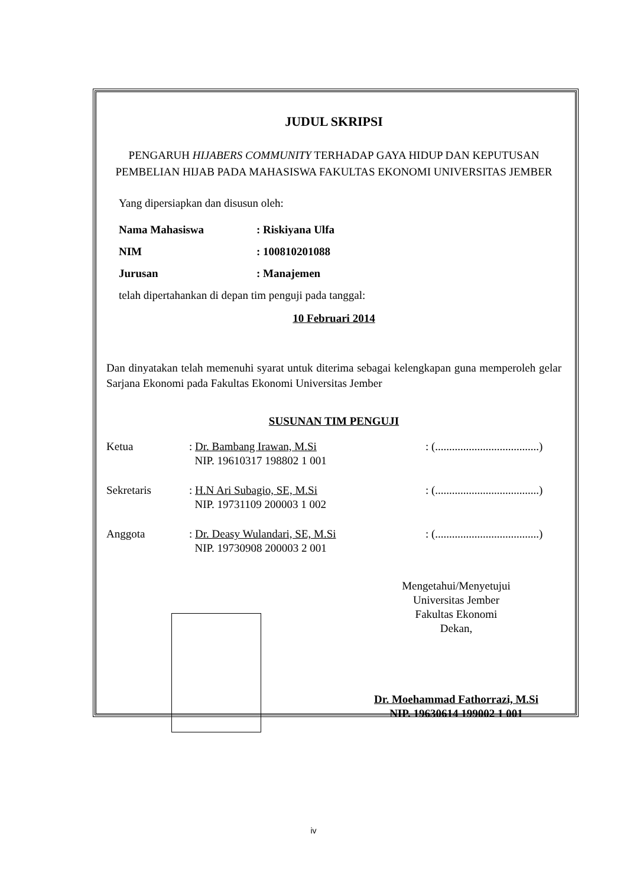JUDUL SKRIPSI
PENGARUH HIJABERS COMMUNITY TERHADAP GAYA HIDUP DAN KEPUTUSAN PEMBELIAN HIJAB PADA MAHASISWA FAKULTAS EKONOMI UNIVERSITAS JEMBER
Yang dipersiapkan dan disusun oleh:
Nama Mahasiswa: Riskiyana Ulfa
NIM: 100810201088
Jurusan: Manajemen
telah dipertahankan di depan tim penguji pada tanggal:
10 Februari 2014
Dan dinyatakan telah memenuhi syarat untuk diterima sebagai kelengkapan guna memperoleh gelar Sarjana Ekonomi pada Fakultas Ekonomi Universitas Jember
SUSUNAN TIM PENGUJI
Ketua : Dr. Bambang Irawan, M.Si
NIP. 19610317 198802 1 001
: (.....................................)
Sekretaris : H.N Ari Subagio, SE, M.Si
NIP. 19731109 200003 1 002
: (.....................................)
Anggota : Dr. Deasy Wulandari, SE, M.Si
NIP. 19730908 200003 2 001
: (.....................................)
Mengetahui/Menyetujui
Universitas Jember
Fakultas Ekonomi
Dekan,
Dr. Moehammad Fathorrazi, M.Si
NIP. 19630614 199002 1 001
iv